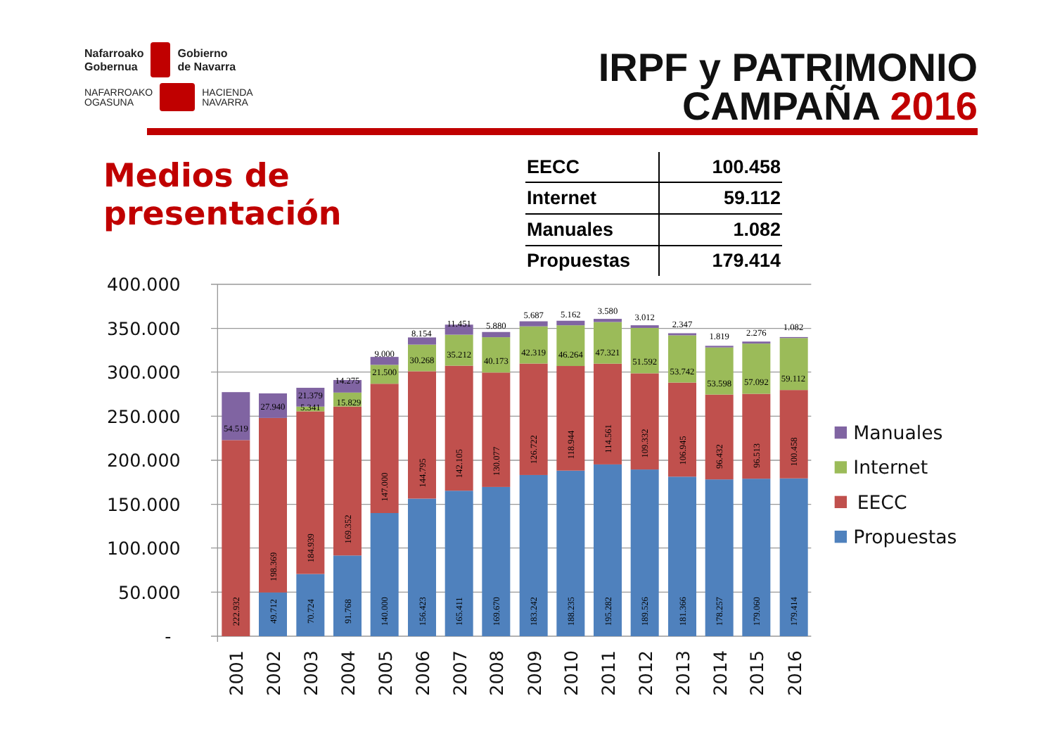Nafarroako
Gobernua
Gobierno
de Navarra
NAFARROAKO
OGASUNA
HACIENDA
NAVARRA
IRPF y PATRIMONIO
CAMPAÑA 2016
Medios de presentación
| EECC | 100.458 |
| Internet | 59.112 |
| Manuales | 1.082 |
| Propuestas | 179.414 |
400.000
350.000
300.000
250.000
200.000
150.000
100.000
50.000
-
54.519
222.932
27.940
198.369
49.712
21.379
5.341
184.939
70.724
14.275
15.829
169.352
91.768
9.000
21.500
147.000
140.000
8.154
30.268
144.795
156.423
11.451
35.212
142.105
165.411
5.880
40.173
130.077
169.670
5.687
42.319
126.722
183.242
5.162
46.264
118.944
188.235
3.580
47.321
114.561
195.282
3.012
51.592
109.332
189.526
2.347
53.742
106.945
181.366
1.819
53.598
96.432
178.257
2.276
57.092
96.513
179.060
1.082
59.112
100.458
179.414
2001
2002
2003
2004
2005
2006
2007
2008
2009
2010
2011
2012
2013
2014
2015
2016
Manuales
Internet
EECC
Propuestas